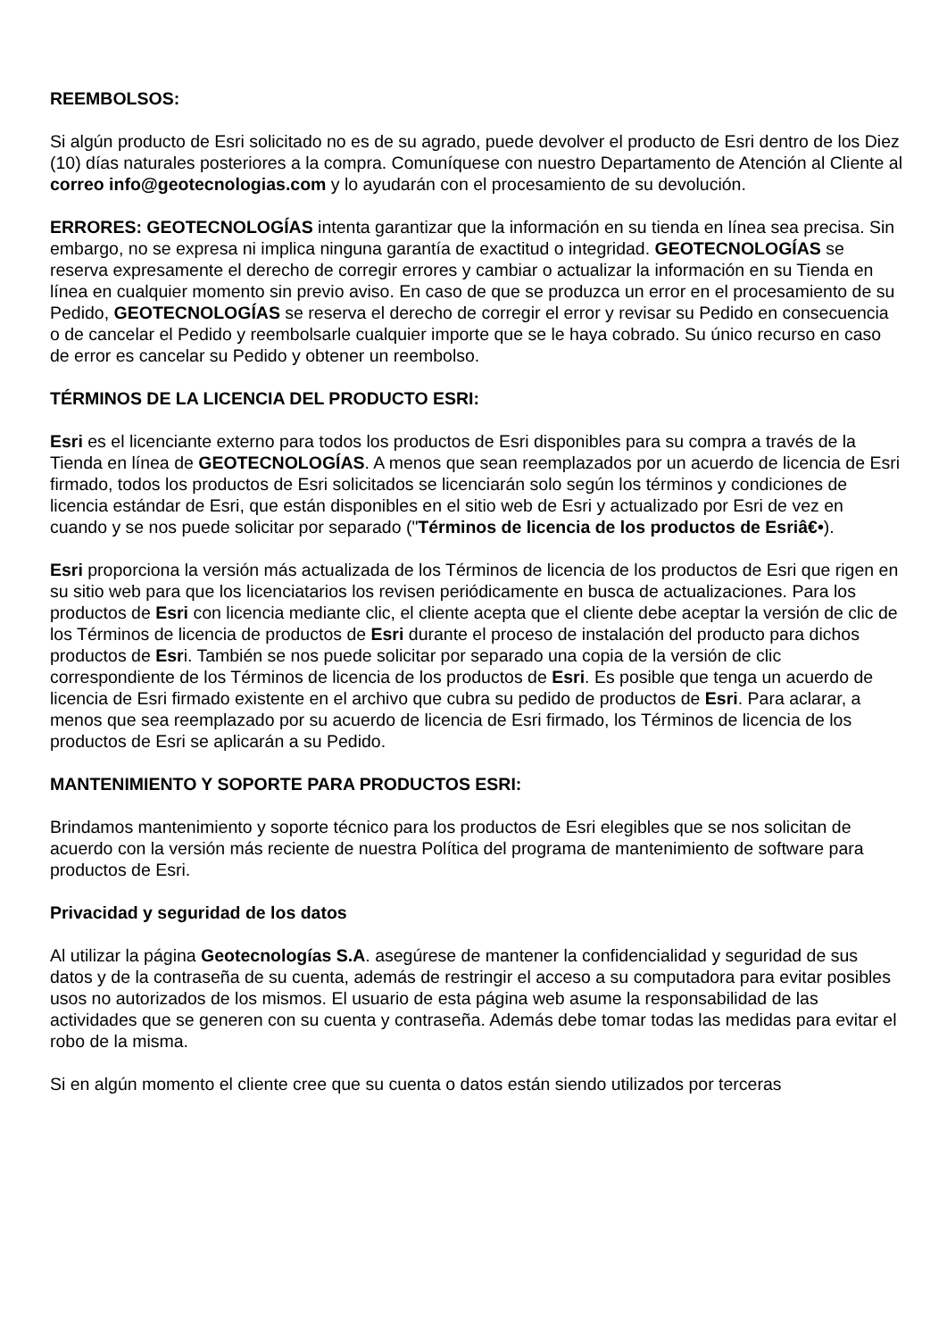REEMBOLSOS:
Si algún producto de Esri solicitado no es de su agrado, puede devolver el producto de Esri dentro de los Diez (10) días naturales posteriores a la compra. Comuníquese con nuestro Departamento de Atención al Cliente al correo info@geotecnologias.com y lo ayudarán con el procesamiento de su devolución.
ERRORES: GEOTECNOLOGÍAS intenta garantizar que la información en su tienda en línea sea precisa. Sin embargo, no se expresa ni implica ninguna garantía de exactitud o integridad. GEOTECNOLOGÍAS se reserva expresamente el derecho de corregir errores y cambiar o actualizar la información en su Tienda en línea en cualquier momento sin previo aviso. En caso de que se produzca un error en el procesamiento de su Pedido, GEOTECNOLOGÍAS se reserva el derecho de corregir el error y revisar su Pedido en consecuencia o de cancelar el Pedido y reembolsarle cualquier importe que se le haya cobrado. Su único recurso en caso de error es cancelar su Pedido y obtener un reembolso.
TÉRMINOS DE LA LICENCIA DEL PRODUCTO ESRI:
Esri es el licenciante externo para todos los productos de Esri disponibles para su compra a través de la Tienda en línea de GEOTECNOLOGÍAS. A menos que sean reemplazados por un acuerdo de licencia de Esri firmado, todos los productos de Esri solicitados se licenciarán solo según los términos y condiciones de licencia estándar de Esri, que están disponibles en el sitio web de Esri y actualizado por Esri de vez en cuando y se nos puede solicitar por separado ("Términos de licencia de los productos de Esriâ€•).
Esri proporciona la versión más actualizada de los Términos de licencia de los productos de Esri que rigen en su sitio web para que los licenciatarios los revisen periódicamente en busca de actualizaciones. Para los productos de Esri con licencia mediante clic, el cliente acepta que el cliente debe aceptar la versión de clic de los Términos de licencia de productos de Esri durante el proceso de instalación del producto para dichos productos de Esri. También se nos puede solicitar por separado una copia de la versión de clic correspondiente de los Términos de licencia de los productos de Esri. Es posible que tenga un acuerdo de licencia de Esri firmado existente en el archivo que cubra su pedido de productos de Esri. Para aclarar, a menos que sea reemplazado por su acuerdo de licencia de Esri firmado, los Términos de licencia de los productos de Esri se aplicarán a su Pedido.
MANTENIMIENTO Y SOPORTE PARA PRODUCTOS ESRI:
Brindamos mantenimiento y soporte técnico para los productos de Esri elegibles que se nos solicitan de acuerdo con la versión más reciente de nuestra Política del programa de mantenimiento de software para productos de Esri.
Privacidad y seguridad de los datos
Al utilizar la página Geotecnologías S.A. asegúrese de mantener la confidencialidad y seguridad de sus datos y de la contraseña de su cuenta, además de restringir el acceso a su computadora para evitar posibles usos no autorizados de los mismos. El usuario de esta página web asume la responsabilidad de las actividades que se generen con su cuenta y contraseña. Además debe tomar todas las medidas para evitar el robo de la misma.
Si en algún momento el cliente cree que su cuenta o datos están siendo utilizados por terceras